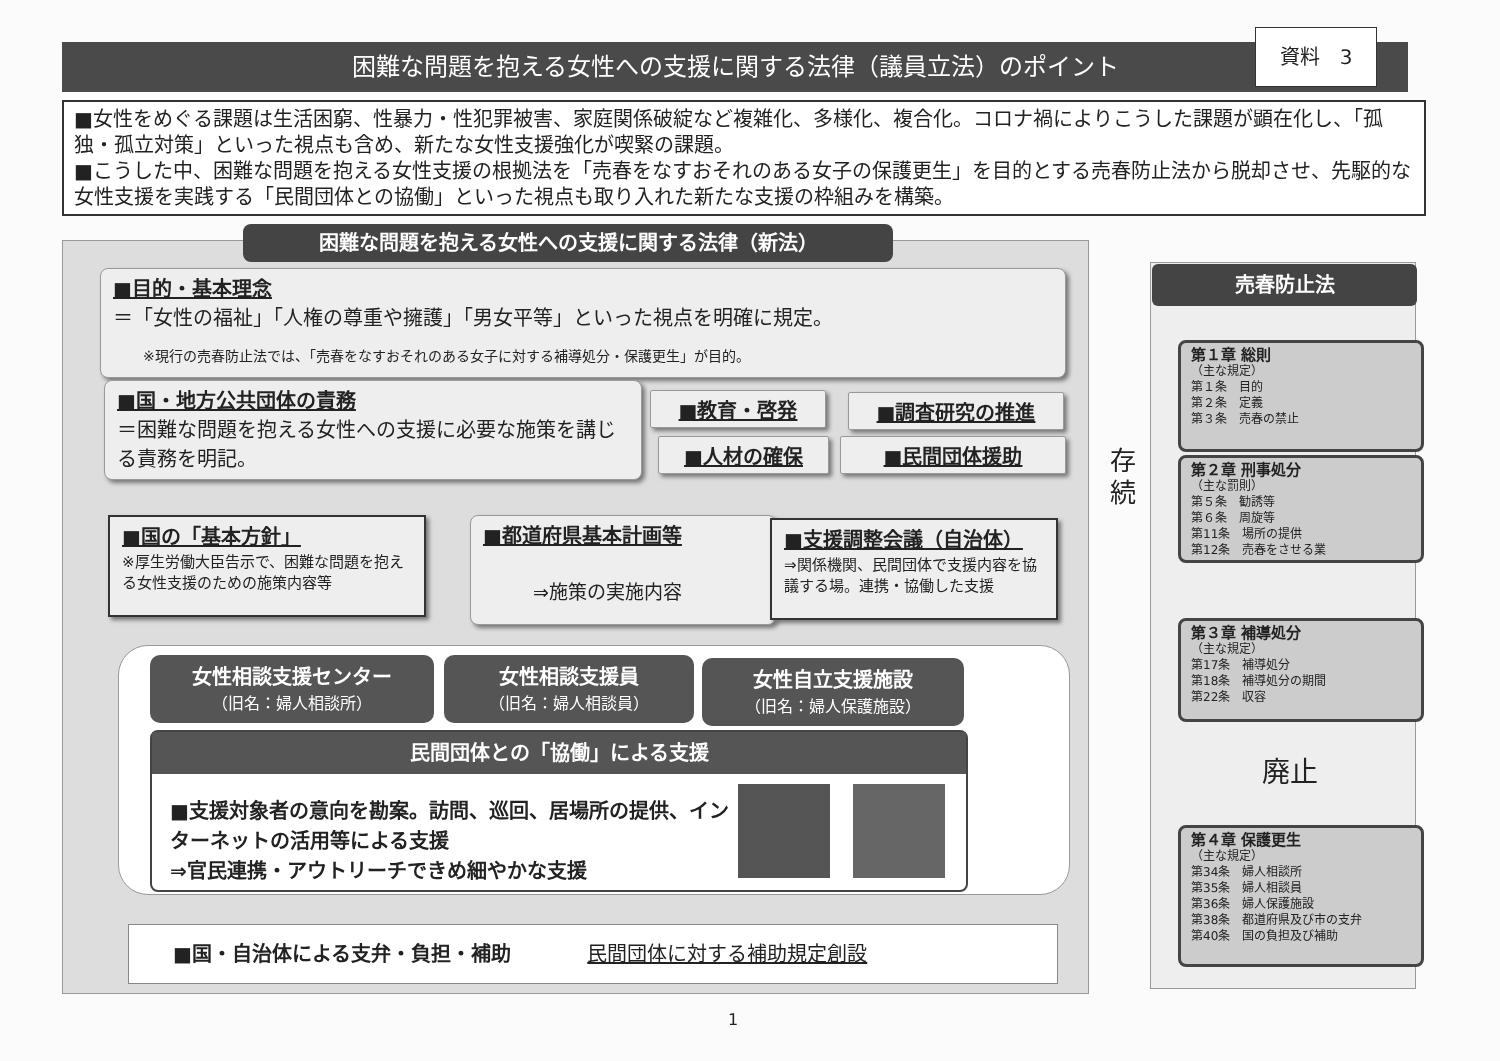困難な問題を抱える女性への支援に関する法律（議員立法）のポイント
資料　3
■女性をめぐる課題は生活困窮、性暴力・性犯罪被害、家庭関係破綻など複雑化、多様化、複合化。コロナ禍によりこうした課題が顕在化し、「孤独・孤立対策」といった視点も含め、新たな女性支援強化が喫緊の課題。
■こうした中、困難な問題を抱える女性支援の根拠法を「売春をなすおそれのある女子の保護更生」を目的とする売春防止法から脱却させ、先駆的な女性支援を実践する「民間団体との協働」といった視点も取り入れた新たな支援の枠組みを構築。
困難な問題を抱える女性への支援に関する法律（新法）
■目的・基本理念
＝「女性の福祉」「人権の尊重や擁護」「男女平等」といった視点を明確に規定。
※現行の売春防止法では、「売春をなすおそれのある女子に対する補導処分・保護更生」が目的。
■国・地方公共団体の責務
＝困難な問題を抱える女性への支援に必要な施策を講じる責務を明記。
■教育・啓発 ■調査研究の推進
■人材の確保 ■民間団体援助
■国の「基本方針」
※厚生労働大臣告示で、困難な問題を抱える女性支援のための施策内容等
■都道府県基本計画等
⇒施策の実施内容
■支援調整会議（自治体）
⇒関係機関、民間団体で支援内容を協議する場。連携・協働した支援
女性相談支援センター
（旧名：婦人相談所）
女性相談支援員
（旧名：婦人相談員）
女性自立支援施設
（旧名：婦人保護施設）
民間団体との「協働」による支援
■支援対象者の意向を勘案。訪問、巡回、居場所の提供、インターネットの活用等による支援
⇒官民連携・アウトリーチできめ細やかな支援
■国・自治体による支弁・負担・補助 民間団体に対する補助規定創設
売春防止法
存続
第１章 総則
（主な規定）
第１条　目的
第２条　定義
第３条　売春の禁止
第２章 刑事処分
（主な罰則）
第５条　勧誘等
第６条　周旋等
第11条　場所の提供
第12条　売春をさせる業
第３章 補導処分
（主な規定）
第17条　補導処分
第18条　補導処分の期間
第22条　収容
廃止
第４章 保護更生
（主な規定）
第34条　婦人相談所
第35条　婦人相談員
第36条　婦人保護施設
第38条　都道府県及び市の支弁
第40条　国の負担及び補助
1